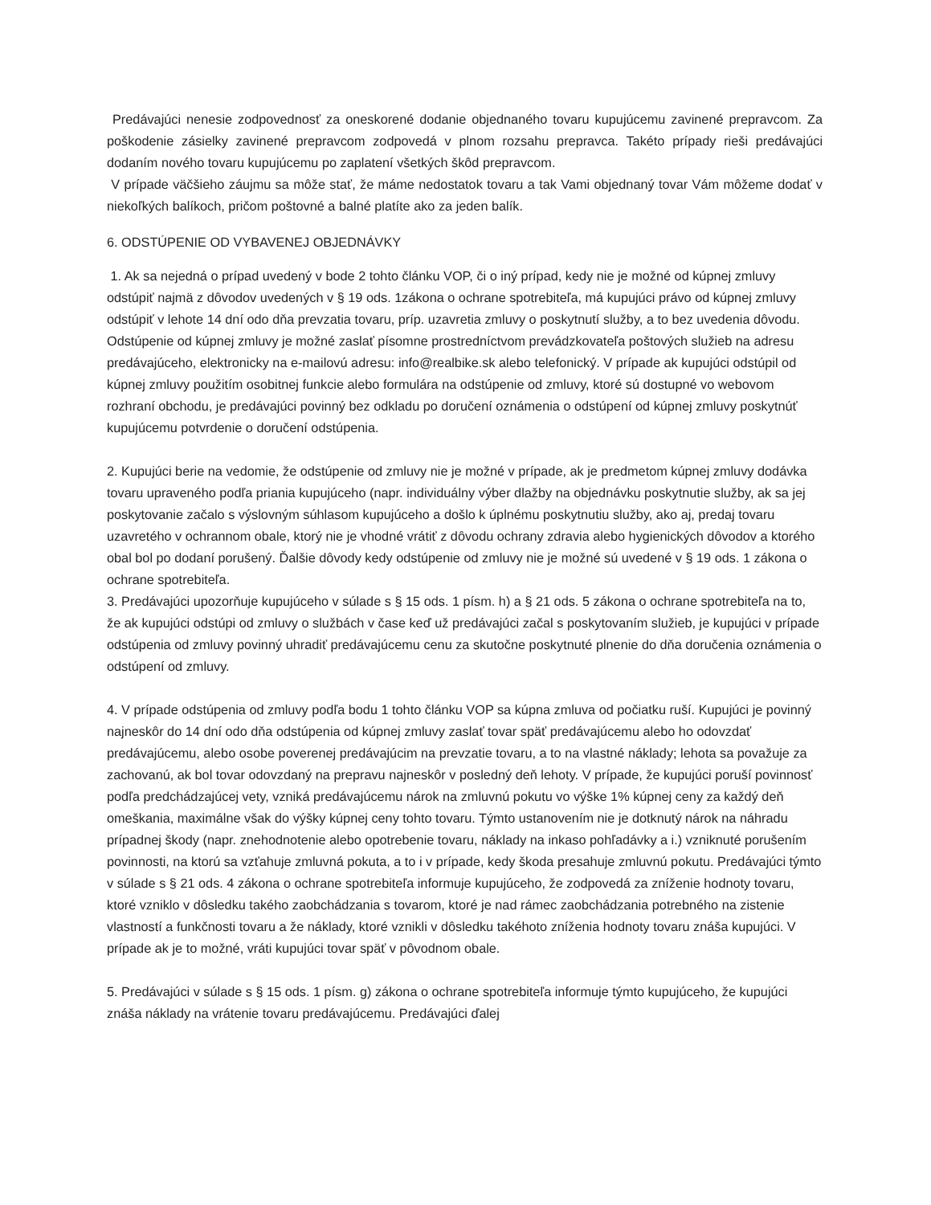Predávajúci nenesie zodpovednosť za oneskorené dodanie objednaného tovaru kupujúcemu zavinené prepravcom. Za poškodenie zásielky zavinené prepravcom zodpovedá v plnom rozsahu prepravca. Takéto prípady rieši predávajúci dodaním nového tovaru kupujúcemu po zaplatení všetkých škôd prepravcom.
V prípade väčšieho záujmu sa môže stať, že máme nedostatok tovaru a tak Vami objednaný tovar Vám môžeme dodať v niekoľkých balíkoch, pričom poštovné a balné platíte ako za jeden balík.
6. ODSTÚPENIE OD VYBAVENEJ OBJEDNÁVKY
1. Ak sa nejedná o prípad uvedený v bode 2 tohto článku VOP, či o iný prípad, kedy nie je možné od kúpnej zmluvy odstúpiť najmä z dôvodov uvedených v § 19 ods. 1zákona o ochrane spotrebiteľa, má kupujúci právo od kúpnej zmluvy odstúpiť v lehote 14 dní odo dňa prevzatia tovaru, príp. uzavretia zmluvy o poskytnutí služby, a to bez uvedenia dôvodu.
Odstúpenie od kúpnej zmluvy je možné zaslať písomne prostredníctvom prevádzkovateľa poštových služieb na adresu predávajúceho, elektronicky na e-mailovú adresu: info@realbike.sk alebo telefonický. V prípade ak kupujúci odstúpil od kúpnej zmluvy použitím osobitnej funkcie alebo formulára na odstúpenie od zmluvy, ktoré sú dostupné vo webovom rozhraní obchodu, je predávajúci povinný bez odkladu po doručení oznámenia o odstúpení od kúpnej zmluvy poskytnúť kupujúcemu potvrdenie o doručení odstúpenia.
2. Kupujúci berie na vedomie, že odstúpenie od zmluvy nie je možné v prípade, ak je predmetom kúpnej zmluvy dodávka tovaru upraveného podľa priania kupujúceho (napr. individuálny výber dlažby na objednávku poskytnutie služby, ak sa jej poskytovanie začalo s výslovným súhlasom kupujúceho a došlo k úplnému poskytnutiu služby, ako aj, predaj tovaru uzavretého v ochrannom obale, ktorý nie je vhodné vrátiť z dôvodu ochrany zdravia alebo hygienických dôvodov a ktorého obal bol po dodaní porušený. Ďalšie dôvody kedy odstúpenie od zmluvy nie je možné sú uvedené v § 19 ods. 1 zákona o ochrane spotrebiteľa.
3. Predávajúci upozorňuje kupujúceho v súlade s § 15 ods. 1 písm. h) a § 21 ods. 5 zákona o ochrane spotrebiteľa na to, že ak kupujúci odstúpi od zmluvy o službách v čase keď už predávajúci začal s poskytovaním služieb, je kupujúci v prípade odstúpenia od zmluvy povinný uhradiť predávajúcemu cenu za skutočne poskytnuté plnenie do dňa doručenia oznámenia o odstúpení od zmluvy.
4. V prípade odstúpenia od zmluvy podľa bodu 1 tohto článku VOP sa kúpna zmluva od počiatku ruší. Kupujúci je povinný najneskôr do 14 dní odo dňa odstúpenia od kúpnej zmluvy zaslať tovar späť predávajúcemu alebo ho odovzdať predávajúcemu, alebo osobe poverenej predávajúcim na prevzatie tovaru, a to na vlastné náklady; lehota sa považuje za zachovanú, ak bol tovar odovzdaný na prepravu najneskôr v posledný deň lehoty. V prípade, že kupujúci poruší povinnosť podľa predchádzajúcej vety, vzniká predávajúcemu nárok na zmluvnú pokutu vo výške 1% kúpnej ceny za každý deň omeškania, maximálne však do výšky kúpnej ceny tohto tovaru. Týmto ustanovením nie je dotknutý nárok na náhradu prípadnej škody (napr. znehodnotenie alebo opotrebenie tovaru, náklady na inkaso pohľadávky a i.) vzniknuté porušením povinnosti, na ktorú sa vzťahuje zmluvná pokuta, a to i v prípade, kedy škoda presahuje zmluvnú pokutu. Predávajúci týmto v súlade s § 21 ods. 4 zákona o ochrane spotrebiteľa informuje kupujúceho, že zodpovedá za zníženie hodnoty tovaru, ktoré vzniklo v dôsledku takého zaobchádzania s tovarom, ktoré je nad rámec zaobchádzania potrebného na zistenie vlastností a funkčnosti tovaru a že náklady, ktoré vznikli v dôsledku takéhoto zníženia hodnoty tovaru znáša kupujúci. V prípade ak je to možné, vráti kupujúci tovar späť v pôvodnom obale.
5. Predávajúci v súlade s § 15 ods. 1 písm. g) zákona o ochrane spotrebiteľa informuje týmto kupujúceho, že kupujúci znáša náklady na vrátenie tovaru predávajúcemu. Predávajúci ďalej